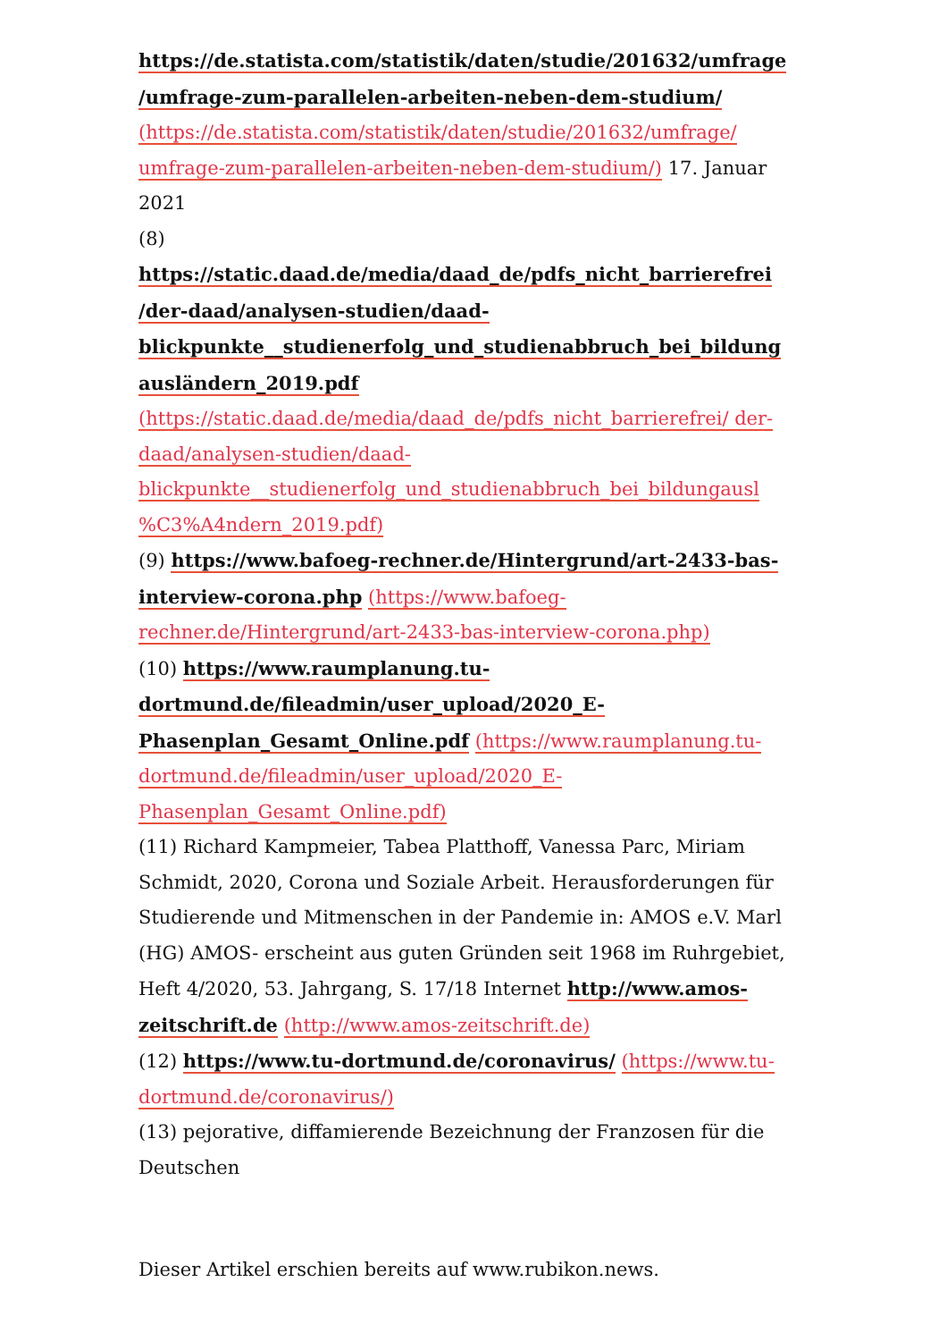https://de.statista.com/statistik/daten/studie/201632/umfrage /umfrage-zum-parallelen-arbeiten-neben-dem-studium/ (https://de.statista.com/statistik/daten/studie/201632/umfrage/ umfrage-zum-parallelen-arbeiten-neben-dem-studium/) 17. Januar 2021
(8)
https://static.daad.de/media/daad_de/pdfs_nicht_barrierefrei /der-daad/analysen-studien/daad- blickpunkte__studienerfolg_und_studienabbruch_bei_bildung ausländern_2019.pdf (https://static.daad.de/media/daad_de/pdfs_nicht_barrierefrei/ der-daad/analysen-studien/daad- blickpunkte__studienerfolg_und_studienabbruch_bei_bildungausl %C3%A4ndern_2019.pdf)
(9) https://www.bafoeg-rechner.de/Hintergrund/art-2433-bas-interview-corona.php (https://www.bafoeg-rechner.de/Hintergrund/art-2433-bas-interview-corona.php)
(10) https://www.raumplanung.tu-dortmund.de/fileadmin/user_upload/2020_E-Phasenplan_Gesamt_Online.pdf (https://www.raumplanung.tu-dortmund.de/fileadmin/user_upload/2020_E-Phasenplan_Gesamt_Online.pdf)
(11) Richard Kampmeier, Tabea Platthoff, Vanessa Parc, Miriam Schmidt, 2020, Corona und Soziale Arbeit. Herausforderungen für Studierende und Mitmenschen in der Pandemie in: AMOS e.V. Marl (HG) AMOS- erscheint aus guten Gründen seit 1968 im Ruhrgebiet, Heft 4/2020, 53. Jahrgang, S. 17/18 Internet http://www.amos-zeitschrift.de (http://www.amos-zeitschrift.de)
(12) https://www.tu-dortmund.de/coronavirus/ (https://www.tu-dortmund.de/coronavirus/)
(13) pejorative, diffamierende Bezeichnung der Franzosen für die Deutschen
Dieser Artikel erschien bereits auf www.rubikon.news.